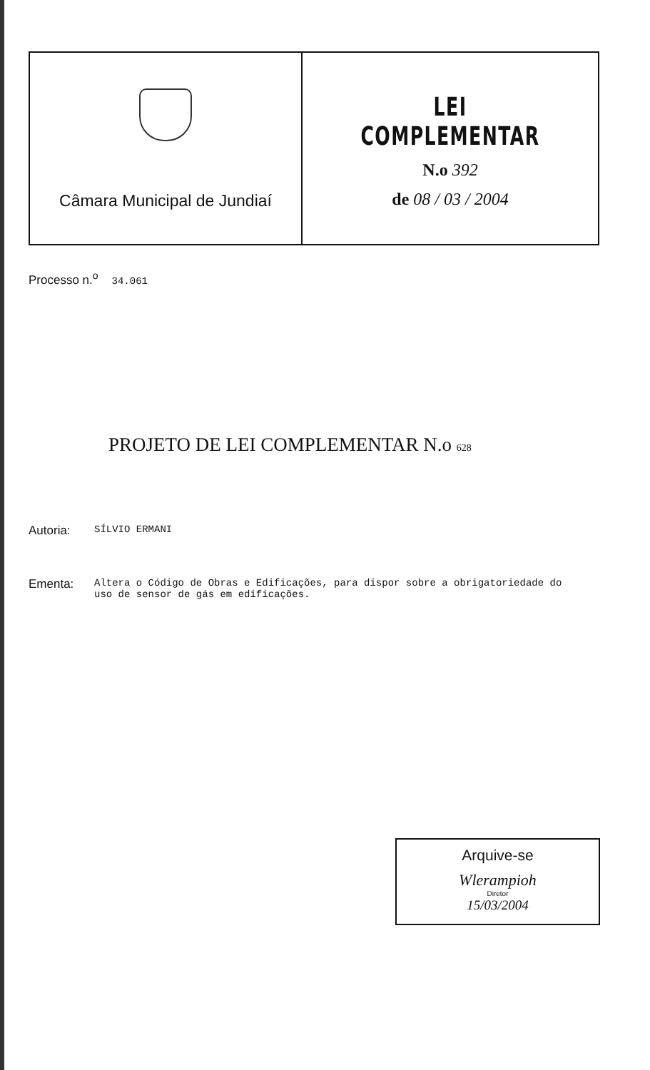Câmara Municipal de Jundiaí
LEI COMPLEMENTAR
N.o 392
de 08 / 03 / 2004
Processo n.<sup>o</sup> 34.061
PROJETO DE LEI COMPLEMENTAR N.o 628
Autoria:
SÍLVIO ERMANI
Ementa:
Altera o Código de Obras e Edificações, para dispor sobre a obrigatoriedade do uso de sensor de gás em edificações.
Arquive-se
Wlerampioh
Diretor
15/03/2004